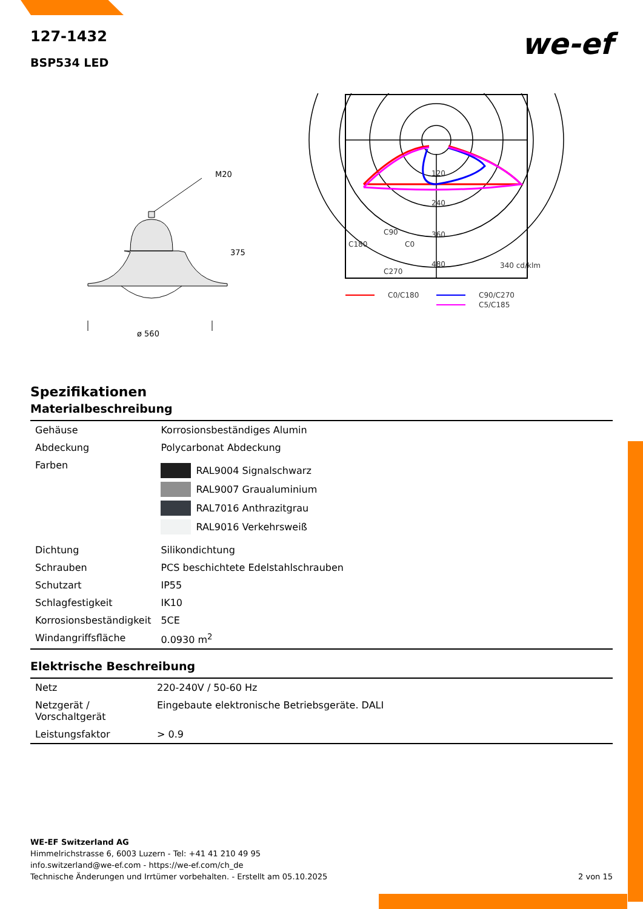we-ef
127-1432
BSP534 LED
M20
375
ø 560
120
240
360
480
340 cd/klm
C90
C180
C0
C270
C0/C180
C90/C270
C5/C185
Spezifikationen
Materialbeschreibung
| Gehäuse | Korrosionsbeständiges Alumin |
| Abdeckung | Polycarbonat Abdeckung |
| Farben | RAL9004 Signalschwarz RAL9007 Graualuminium RAL7016 Anthrazitgrau RAL9016 Verkehrsweiß |
| Dichtung | Silikondichtung |
| Schrauben | PCS beschichtete Edelstahlschrauben |
| Schutzart | IP55 |
| Schlagfestigkeit | IK10 |
| Korrosionsbeständigkeit | 5CE |
| Windangriffsfläche | 0.0930 m<sup>2</sup> |
Elektrische Beschreibung
| Netz | 220-240V / 50-60 Hz |
| Netzgerät / Vorschaltgerät | Eingebaute elektronische Betriebsgeräte. DALI |
| Leistungsfaktor | > 0.9 |
WE-EF Switzerland AG
Himmelrichstrasse 6, 6003 Luzern - Tel: +41 41 210 49 95
info.switzerland@we-ef.com - https://we-ef.com/ch_de
Technische Änderungen und Irrtümer vorbehalten. - Erstellt am 05.10.2025 2 von 15